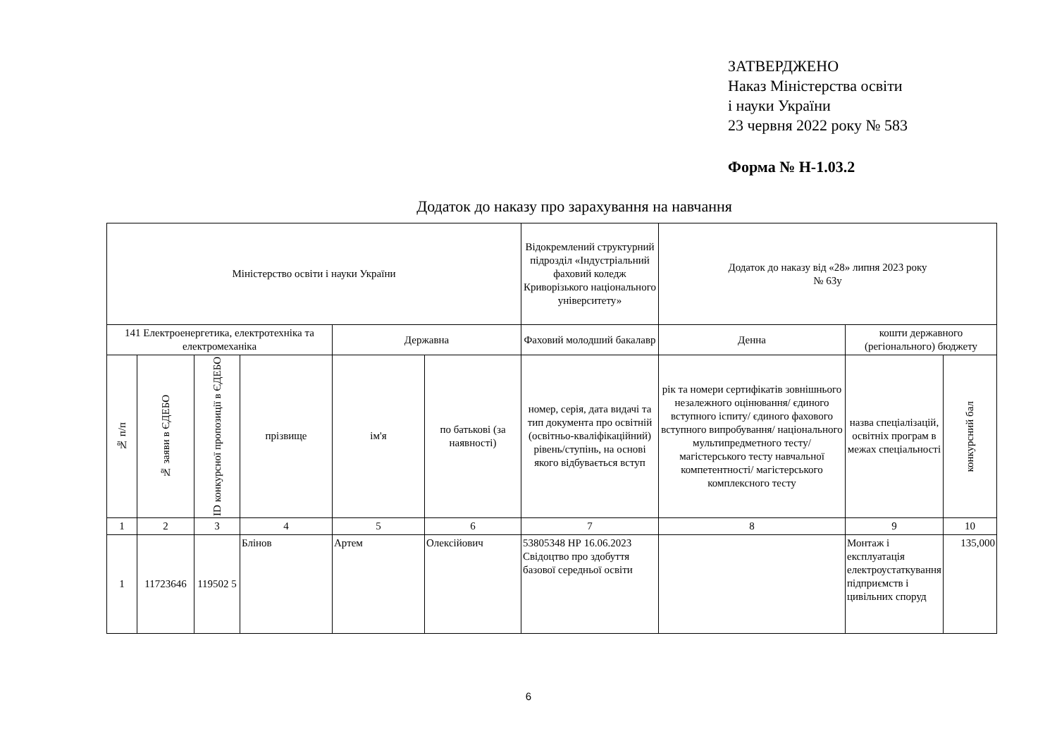ЗАТВЕРДЖЕНО
Наказ Міністерства освіти
і науки України
23 червня 2022 року № 583
Форма № Н-1.03.2
Додаток до наказу про зарахування на навчання
| Міністерство освіти і науки України | | | | | | Відокремлений структурний підрозділ «Індустріальний фаховий коледж Криворізького національного університету» | Додаток до наказу від «28» липня 2023 року № 63у | | |
| 141 Електроенергетика, електротехніка та електромеханіка | | | | Державна | | Фаховий молодший бакалавр | Денна | кошти державного (регіонального) бюджету | |
| № п/п | № заяви в ЄДЕБО | ID конкурсної пропозиції в ЄДЕБО | прізвище | ім'я | по батькові (за наявності) | номер, серія, дата видачі та тип документа про освітній (освітньо-кваліфікаційний) рівень/ступінь, на основі якого відбувається вступ | рік та номери сертифікатів зовнішнього незалежного оцінювання/ єдиного вступного іспиту/ єдиного фахового вступного випробування/ національного мультипредметного тесту/ магістерського тесту навчальної компетентності/ магістерського комплексного тесту | назва спеціалізацій, освітніх програм в межах спеціальності | конкурсний бал |
| 1 | 2 | 3 | 4 | 5 | 6 | 7 | 8 | 9 | 10 |
| 1 | 11723646 | 119502 5 | Блінов | Артем | Олексійович | 53805348 НР 16.06.2023 Свідоцтво про здобуття базової середньої освіти | | Монтаж і експлуатація електроустаткування підприємств і цивільних споруд | 135,000 |
6